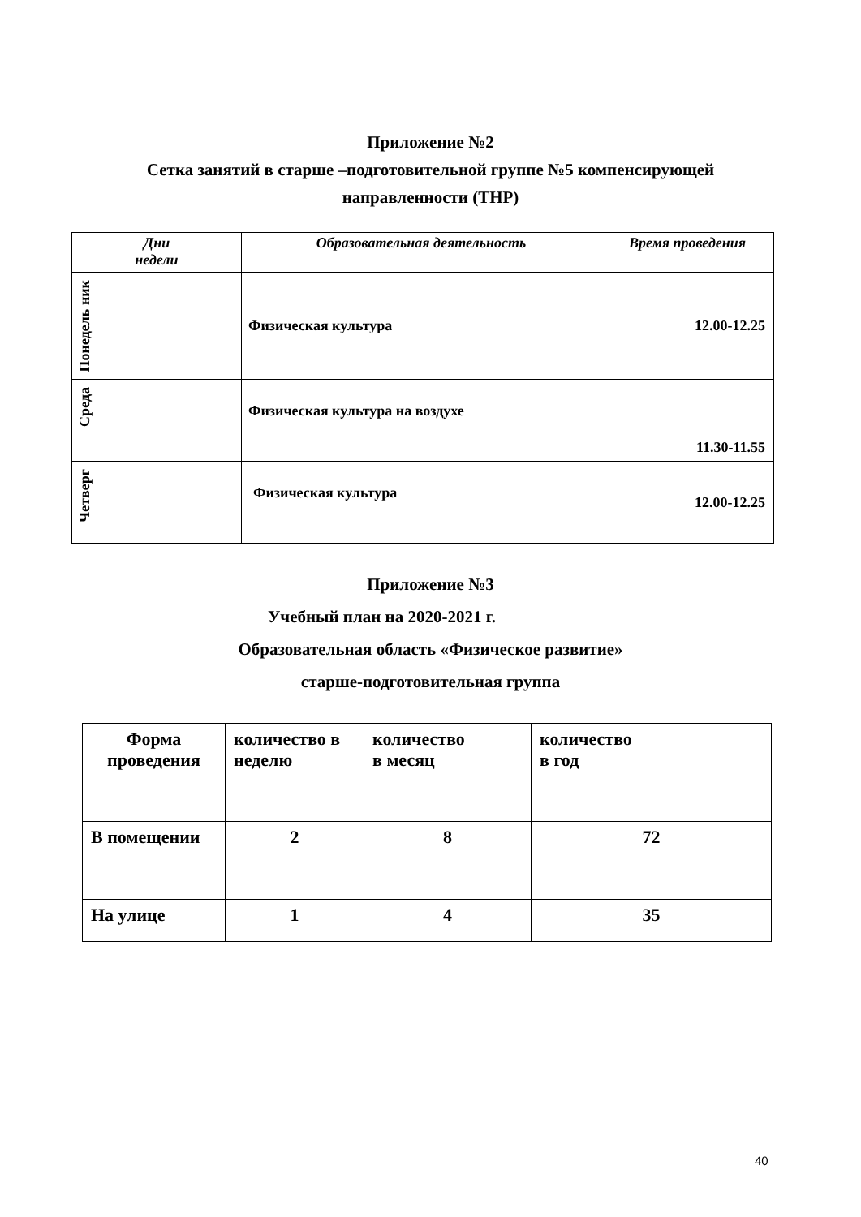Приложение №2
Сетка занятий в старше –подготовительной группе №5 компенсирующей
направленности (ТНР)
| Дни недели | Образовательная деятельность | Время проведения |
| --- | --- | --- |
| Понедель ник | Физическая культура | 12.00-12.25 |
| Среда | Физическая культура на воздухе | 11.30-11.55 |
| Четверг | Физическая культура | 12.00-12.25 |
Приложение №3
Учебный план на 2020-2021 г.
Образовательная область «Физическое развитие»
старше-подготовительная группа
| Форма проведения | количество в неделю | количество в месяц | количество в год |
| В помещении | 2 | 8 | 72 |
| На улице | 1 | 4 | 35 |
40